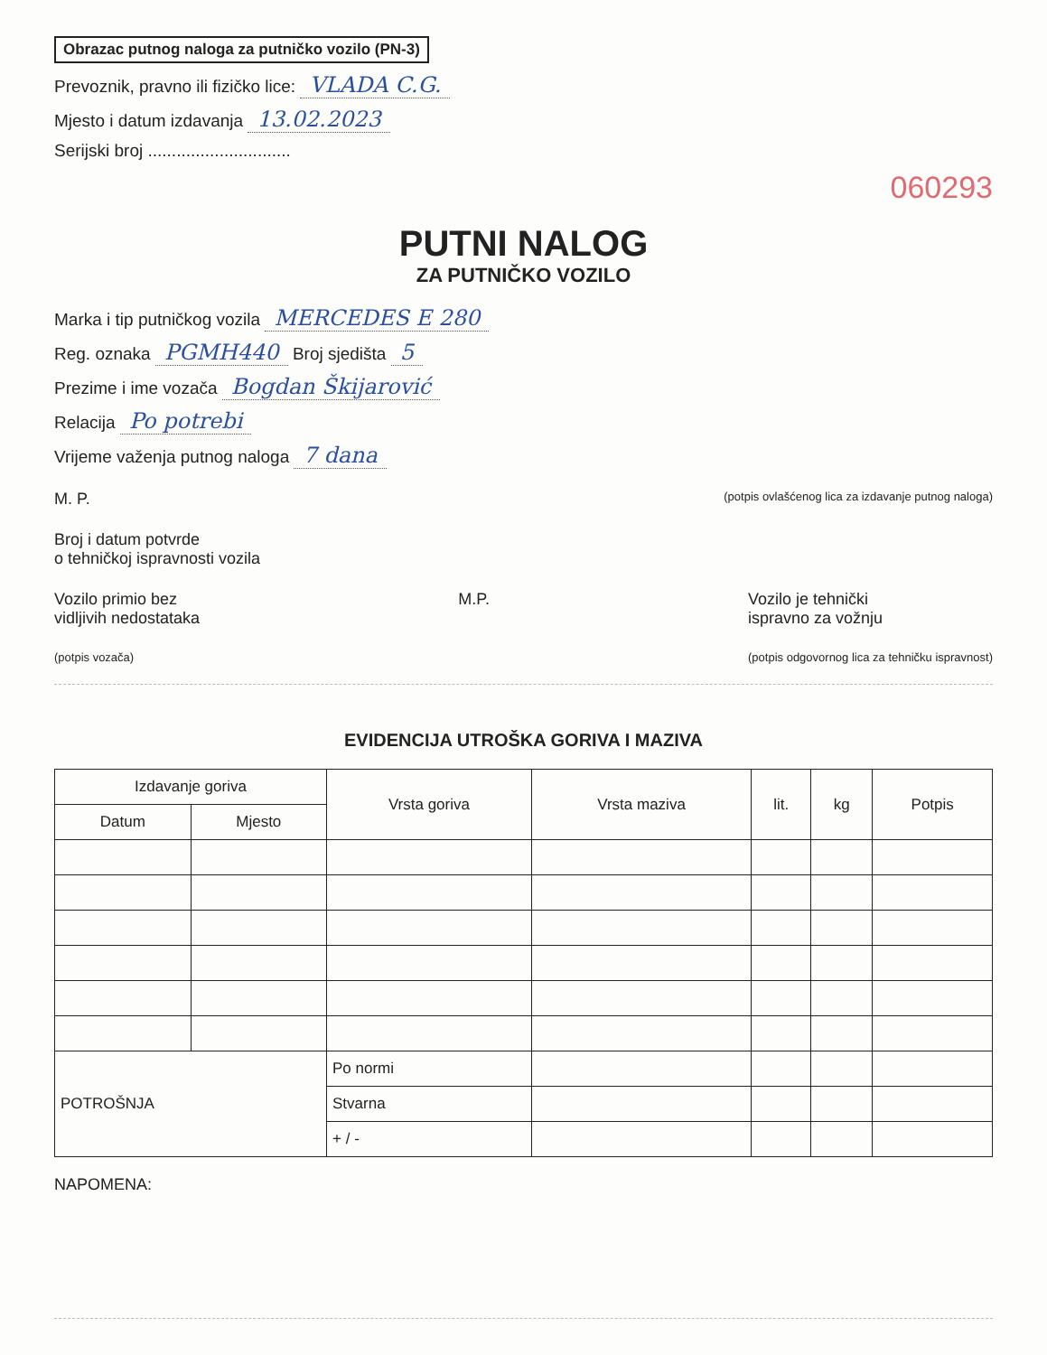Obrazac putnog naloga za putničko vozilo (PN-3)
Prevoznik, pravno ili fizičko lice: VLADA C.G.
Mjesto i datum izdavanja 13.02.2023
Serijski broj ..............................
060293
PUTNI NALOG
ZA PUTNIČKO VOZILO
Marka i tip putničkog vozila MERCEDES E 280
Reg. oznaka PGMH440 Broj sjedišta 5
Prezime i ime vozača Bogdan Škijarović
Relacija Po potrebi
Vrijeme važenja putnog naloga 7 dana
M. P.
(potpis ovlašćenog lica za izdavanje putnog naloga)
Broj i datum potvrde
o tehničkoj ispravnosti vozila
Vozilo primio bez
vidljivih nedostataka
(potpis vozača)
M.P. Vozilo je tehnički
ispravno za vožnju
(potpis odgovornog lica za tehničku ispravnost)
EVIDENCIJA UTROŠKA GORIVA I MAZIVA
| Izdavanje goriva | | Vrsta goriva | Vrsta maziva | lit. | kg | Potpis |
| --- | --- | --- | --- | --- | --- | --- |
| Datum | Mjesto | | | | | |
| POTROŠNJA | | Po normi | | | | |
| | | Stvarna | | | | |
| | | + / - | | | | |
NAPOMENA: